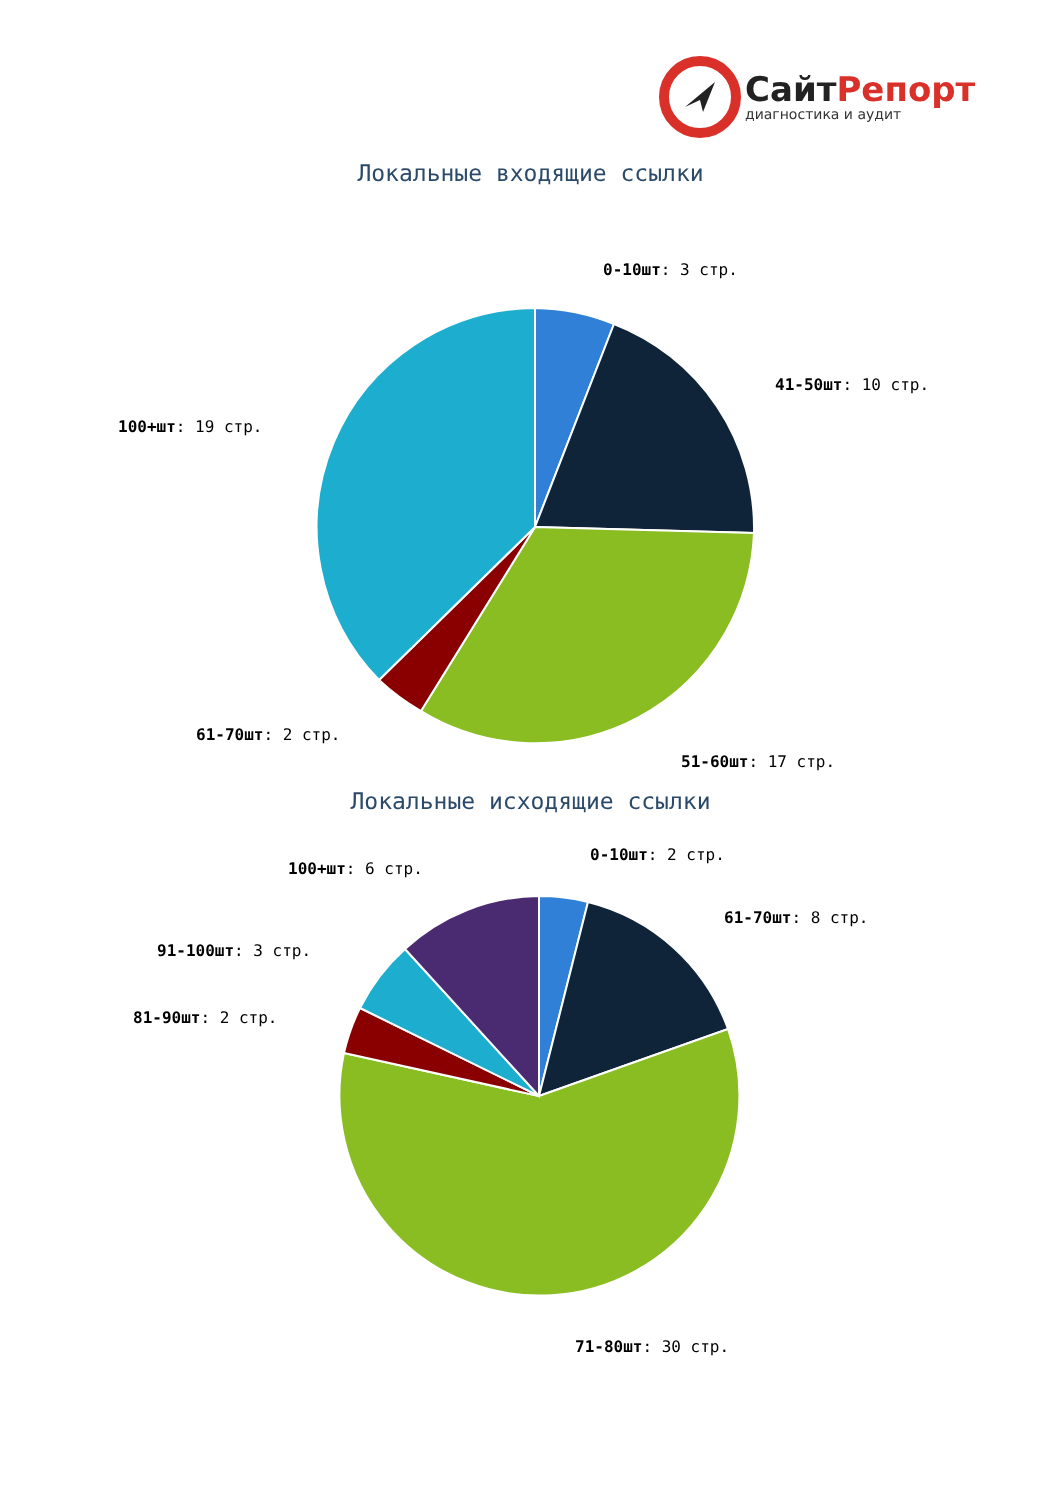СайтРепорт
диагностика и аудит
Локальные входящие ссылки
0-10шт: 3 стр.
41-50шт: 10 стр.
100+шт: 19 стр.
61-70шт: 2 стр.
51-60шт: 17 стр.
Локальные исходящие ссылки
0-10шт: 2 стр.
100+шт: 6 стр.
61-70шт: 8 стр.
91-100шт: 3 стр.
81-90шт: 2 стр.
71-80шт: 30 стр.